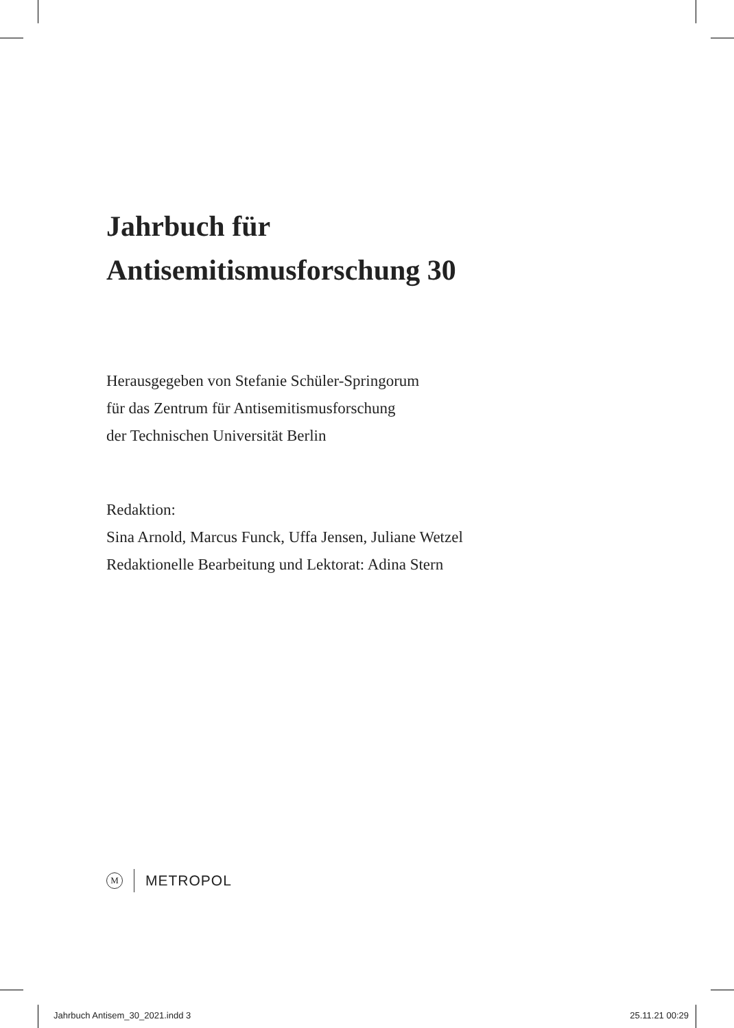Jahrbuch für
Antisemitismusforschung 30
Herausgegeben von Stefanie Schüler-Springorum
für das Zentrum für Antisemitismusforschung
der Technischen Universität Berlin
Redaktion:
Sina Arnold, Marcus Funck, Uffa Jensen, Juliane Wetzel
Redaktionelle Bearbeitung und Lektorat: Adina Stern
M
METROPOL
Jahrbuch Antisem_30_2021.indd 3 25.11.21 00:29